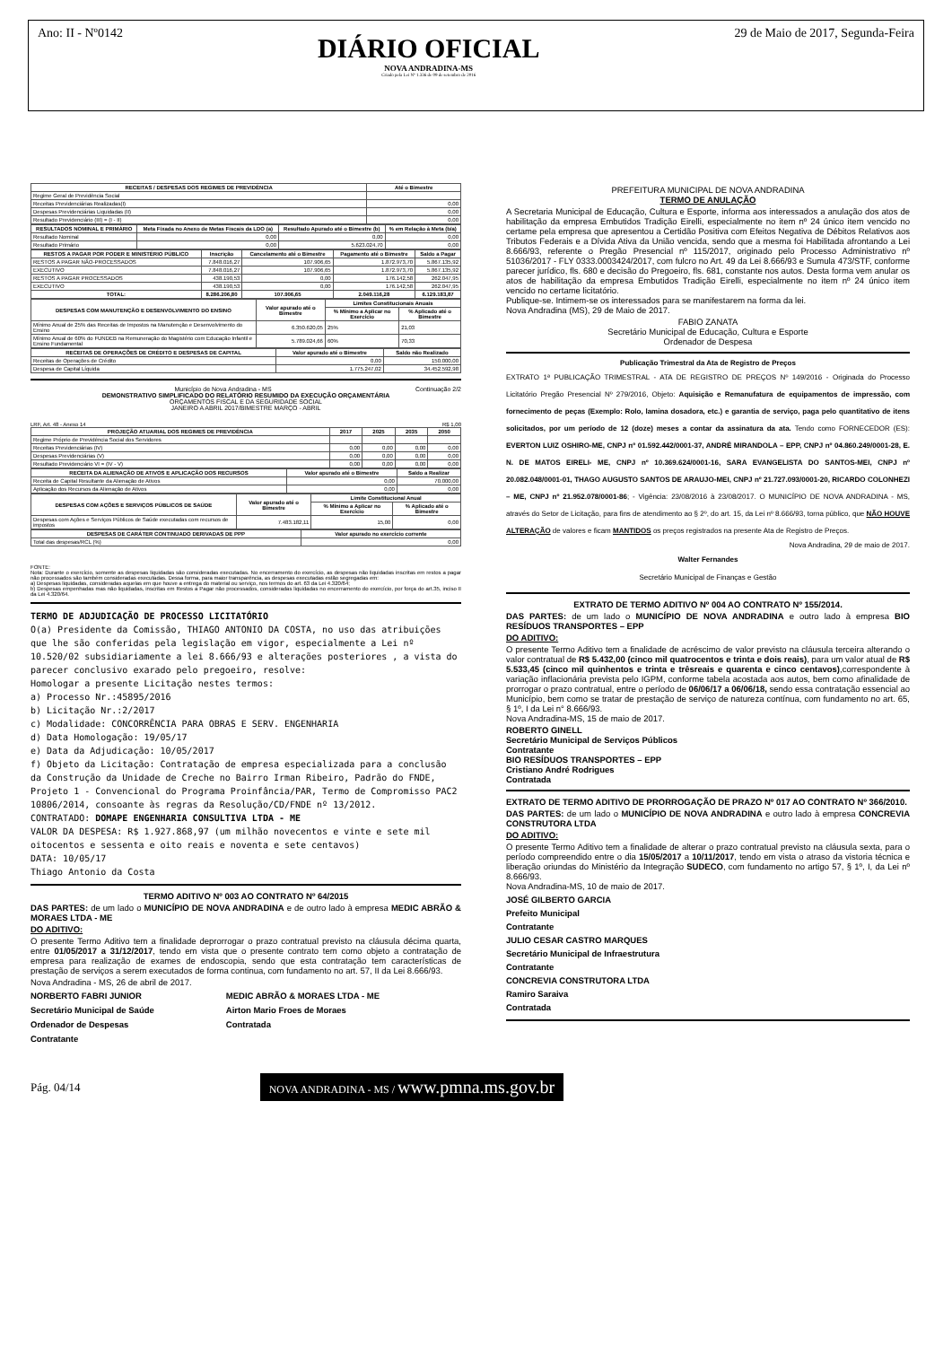Ano: II - Nº0142
DIÁRIO OFICIAL
NOVA ANDRADINA-MS
Criado pela Lei Nº 1.336 de 09 de setembro de 2016
29 de Maio de 2017, Segunda-Feira
| RECEITAS / DESPESAS DOS REGIMES DE PREVIDÊNCIA | Até o Bimestre |
| --- | --- |
| Regime Geral de Previdência Social | |
| Receitas Previdenciárias Realizadas(I) | 0,00 |
| Despesas Previdenciárias Liquidadas (II) | 0,00 |
| Resultado Previdenciário (III) = (I - II) | 0,00 |
| RESULTADOS NOMINAL E PRIMÁRIO | Meta Fixada no Anexo de Metas Fiscais da LDO (a) | Resultado Apurado até o Bimestre (b) | % em Relação à Meta (b/a) |
| --- | --- | --- | --- |
| Resultado Nominal | 0,00 | 0,00 | 0,00 |
| Resultado Primário | 0,00 | 5.623.024,70 | 0,00 |
| RESTOS A PAGAR POR PODER E MINISTÉRIO PÚBLICO | Inscrição | Cancelamento até o Bimestre | Pagamento até o Bimestre | Saldo a Pagar |
| --- | --- | --- | --- | --- |
| RESTOS A PAGAR NÃO-PROCESSADOS | 7.848.016,27 | 107.906,65 | 1.872.973,70 | 5.867.135,92 |
| EXECUTIVO | 7.848.016,27 | 107.906,65 | 1.872.973,70 | 5.867.135,92 |
| RESTOS A PAGAR PROCESSADOS | 438.190,53 | 0,00 | 176.142,58 | 262.047,95 |
| EXECUTIVO | 438.190,53 | 0,00 | 176.142,58 | 262.047,95 |
| TOTAL: | 8.286.206,80 | 107.906,65 | 2.049.116,28 | 6.129.183,87 |
| DESPESAS COM MANUTENÇÃO E DESENVOLVIMENTO DO ENSINO | Valor apurado até o Bimestre | Limites Constitucionais Anuais | |
| --- | --- | --- | --- |
| | | % Mínimo a Aplicar no Exercício | % Aplicado até o Bimestre |
| Mínimo Anual de 25% das Receitas de Impostos na Manutenção e Desenvolvimento do Ensino | 6.350.620,05 | 25% | 21,03 |
| Mínimo Anual de 60% do FUNDEB na Remuneração do Magistério com Educação Infantil e Ensino Fundamental | 5.789.024,66 | 60% | 70,33 |
| RECEITAS DE OPERAÇÕES DE CRÉDITO E DESPESAS DE CAPITAL | Valor apurado até o Bimestre | Saldo não Realizado |
| --- | --- | --- |
| Receitas de Operações de Crédito | 0,00 | 150.000,00 |
| Despesa de Capital Líquida | 1.775.247,02 | 34.452.592,98 |
Município de Nova Andradina - MS Continuação 2/2
DEMONSTRATIVO SIMPLIFICADO DO RELATÓRIO RESUMIDO DA EXECUÇÃO ORÇAMENTÁRIA
ORÇAMENTOS FISCAL E DA SEGURIDADE SOCIAL
JANEIRO A ABRIL 2017/BIMESTRE MARÇO - ABRIL
LRF, Art. 48 - Anexo 14 R$ 1,00
| PROJEÇÃO ATUARIAL DOS REGIMES DE PREVIDÊNCIA | 2017 | 2025 | 2035 | 2050 |
| --- | --- | --- | --- | --- |
| Regime Próprio de Previdência Social dos Servidores | | | | |
| Receitas Previdenciárias (IV) | 0,00 | 0,00 | 0,00 | 0,00 |
| Despesas Previdenciárias (V) | 0,00 | 0,00 | 0,00 | 0,00 |
| Resultado Previdenciário VI = (IV - V) | 0,00 | 0,00 | 0,00 | 0,00 |
| RECEITA DA ALIENAÇÃO DE ATIVOS E APLICAÇÃO DOS RECURSOS | Valor apurado até o Bimestre | Saldo a Realizar |
| --- | --- | --- |
| Receita de Capital Resultante da Alienação de Ativos | 0,00 | 70.000,00 |
| Aplicação dos Recursos da Alienação de Ativos | 0,00 | 0,00 |
| DESPESAS COM AÇÕES E SERVIÇOS PÚBLICOS DE SAÚDE | Valor apurado até o Bimestre | Limite Constitucional Anual | |
| --- | --- | --- | --- |
| | | % Mínimo a Aplicar no Exercício | % Aplicado até o Bimestre |
| Despesas com Ações e Serviços Públicos de Saúde executadas com recursos de impostos | 7.483.182,11 | 15,00 | 0,00 |
| DESPESAS DE CARÁTER CONTINUADO DERIVADAS DE PPP | Valor apurado no exercício corrente |
| --- | --- |
| Total das despesas/RCL (%) | 0,00 |
FONTE:
Nota: Durante o exercício, somente as despesas liquidadas são consideradas executadas. No encerramento do exercício, as despesas não liquidadas inscritas em restos a pagar não processados são também consideradas executadas. Dessa forma, para maior transparência, as despesas executadas estão segregadas em:
a) Despesas liquidadas, consideradas aquelas em que houve a entrega do material ou serviço, nos termos do art. 63 da Lei 4.320/64;
b) Despesas empenhadas mas não liquidadas, inscritas em Restos a Pagar não processados, consideradas liquidadas no encerramento do exercício, por força do art.35, inciso II da Lei 4.320/64.
TERMO DE ADJUDICAÇÃO DE PROCESSO LICITATÓRIO
O(a) Presidente da Comissão, THIAGO ANTONIO DA COSTA, no uso das atribuições que lhe são conferidas pela legislação em vigor, especialmente a Lei nº 10.520/02 subsidiariamente a lei 8.666/93 e alterações posteriores , a vista do parecer conclusivo exarado pelo pregoeiro, resolve:
Homologar a presente Licitação nestes termos:
a) Processo Nr.:45895/2016
b) Licitação Nr.:2/2017
c) Modalidade: CONCORRÊNCIA PARA OBRAS E SERV. ENGENHARIA
d) Data Homologação: 19/05/17
e) Data da Adjudicação: 10/05/2017
f) Objeto da Licitação: Contratação de empresa especializada para a conclusão da Construção da Unidade de Creche no Bairro Irman Ribeiro, Padrão do FNDE, Projeto 1 - Convencional do Programa Proinfância/PAR, Termo de Compromisso PAC2 10806/2014, consoante às regras da Resolução/CD/FNDE nº 13/2012.
CONTRATADO: DOMAPE ENGENHARIA CONSULTIVA LTDA - ME
VALOR DA DESPESA: R$ 1.927.868,97 (um milhão novecentos e vinte e sete mil oitocentos e sessenta e oito reais e noventa e sete centavos)
DATA: 10/05/17
Thiago Antonio da Costa
TERMO ADITIVO Nº 003 AO CONTRATO Nº 64/2015
DAS PARTES: de um lado o MUNICÍPIO DE NOVA ANDRADINA e de outro lado à empresa MEDIC ABRÃO & MORAES LTDA - ME
DO ADITIVO:
O presente Termo Aditivo tem a finalidade deprorrogar o prazo contratual previsto na cláusula décima quarta, entre 01/05/2017 a 31/12/2017, tendo em vista que o presente contrato tem como objeto a contratação de empresa para realização de exames de endoscopia, sendo que esta contratação tem características de prestação de serviços a serem executados de forma continua, com fundamento no art. 57, II da Lei 8.666/93.
Nova Andradina - MS, 26 de abril de 2017.
NORBERTO FABRI JUNIOR
Secretário Municipal de Saúde
Ordenador de Despesas
Contratante
MEDIC ABRÃO & MORAES LTDA - ME
Airton Mario Froes de Moraes
Contratada
PREFEITURA MUNICIPAL DE NOVA ANDRADINA
TERMO DE ANULAÇÃO
A Secretaria Municipal de Educação, Cultura e Esporte, informa aos interessados a anulação dos atos de habilitação da empresa Embutidos Tradição Eirelli, especialmente no item nº 24 único item vencido no certame pela empresa que apresentou a Certidão Positiva com Efeitos Negativa de Débitos Relativos aos Tributos Federais e a Dívida Ativa da União vencida, sendo que a mesma foi Habilitada afrontando a Lei 8.666/93, referente o Pregão Presencial nº 115/2017, originado pelo Processo Administrativo nº 51036/2017 - FLY 0333.0003424/2017, com fulcro no Art. 49 da Lei 8.666/93 e Sumula 473/STF, conforme parecer jurídico, fls. 680 e decisão do Pregoeiro, fls. 681, constante nos autos. Desta forma vem anular os atos de habilitação da empresa Embutidos Tradição Eirelli, especialmente no item nº 24 único item vencido no certame licitatório.
Publique-se. Intimem-se os interessados para se manifestarem na forma da lei.
Nova Andradina (MS), 29 de Maio de 2017.
FABIO ZANATA
Secretário Municipal de Educação, Cultura e Esporte
Ordenador de Despesa
Publicação Trimestral da Ata de Registro de Preços
EXTRATO 1ª PUBLICAÇÃO TRIMESTRAL - ATA DE REGISTRO DE PREÇOS Nº 149/2016 - Originada do Processo Licitatório Pregão Presencial Nº 279/2016, Objeto: Aquisição e Remanufatura de equipamentos de impressão, com fornecimento de peças (Exemplo: Rolo, lamina dosadora, etc.) e garantia de serviço, paga pelo quantitativo de itens solicitados, por um período de 12 (doze) meses a contar da assinatura da ata. Tendo como FORNECEDOR (ES): EVERTON LUIZ OSHIRO-ME, CNPJ nº 01.592.442/0001-37, ANDRÉ MIRANDOLA – EPP, CNPJ nº 04.860.249/0001-28, E. N. DE MATOS EIRELI- ME, CNPJ nº 10.369.624/0001-16, SARA EVANGELISTA DO SANTOS-MEI, CNPJ nº 20.082.048/0001-01, THAGO AUGUSTO SANTOS DE ARAUJO-MEI, CNPJ nº 21.727.093/0001-20, RICARDO COLONHEZI – ME, CNPJ nº 21.952.078/0001-86; - Vigência: 23/08/2016 à 23/08/2017. O MUNICÍPIO DE NOVA ANDRADINA - MS, através do Setor de Licitação, para fins de atendimento ao § 2º, do art. 15, da Lei nº 8.666/93, torna público, que NÃO HOUVE ALTERAÇÃO de valores e ficam MANTIDOS os preços registrados na presente Ata de Registro de Preços.
Nova Andradina, 29 de maio de 2017.
Walter Fernandes
Secretário Municipal de Finanças e Gestão
EXTRATO DE TERMO ADITIVO Nº 004 AO CONTRATO Nº 155/2014.
DAS PARTES: de um lado o MUNICÍPIO DE NOVA ANDRADINA e outro lado à empresa BIO RESÍDUOS TRANSPORTES – EPP
DO ADITIVO:
O presente Termo Aditivo tem a finalidade de acréscimo de valor previsto na cláusula terceira alterando o valor contratual de R$ 5.432,00 (cinco mil quatrocentos e trinta e dois reais), para um valor atual de R$ 5.533,45 (cinco mil quinhentos e trinta e trêsreais e quarenta e cinco centavos),correspondente à variação inflacionária prevista pelo IGPM, conforme tabela acostada aos autos, bem como afinalidade de prorrogar o prazo contratual, entre o período de 06/06/17 a 06/06/18, sendo essa contratação essencial ao Município, bem como se tratar de prestação de serviço de natureza contínua, com fundamento no art. 65, § 1º, I da Lei n° 8.666/93.
Nova Andradina-MS, 15 de maio de 2017.
ROBERTO GINELL
Secretário Municipal de Serviços Públicos
Contratante
BIO RESÍDUOS TRANSPORTES – EPP
Cristiano André Rodrigues
Contratada
EXTRATO DE TERMO ADITIVO DE PRORROGAÇÃO DE PRAZO Nº 017 AO CONTRATO Nº 366/2010.
DAS PARTES: de um lado o MUNICÍPIO DE NOVA ANDRADINA e outro lado à empresa CONCREVIA CONSTRUTORA LTDA
DO ADITIVO:
O presente Termo Aditivo tem a finalidade de alterar o prazo contratual previsto na cláusula sexta, para o período compreendido entre o dia 15/05/2017 a 10/11/2017, tendo em vista o atraso da vistoria técnica e liberação oriundas do Ministério da Integração SUDECO, com fundamento no artigo 57, § 1º, I, da Lei nº 8.666/93.
Nova Andradina-MS, 10 de maio de 2017.
JOSÉ GILBERTO GARCIA
Prefeito Municipal
Contratante
JULIO CESAR CASTRO MARQUES
Secretário Municipal de Infraestrutura
Contratante
CONCREVIA CONSTRUTORA LTDA
Ramiro Saraiva
Contratada
Pág. 04/14
NOVA ANDRADINA - MS / www.pmna.ms.gov.br